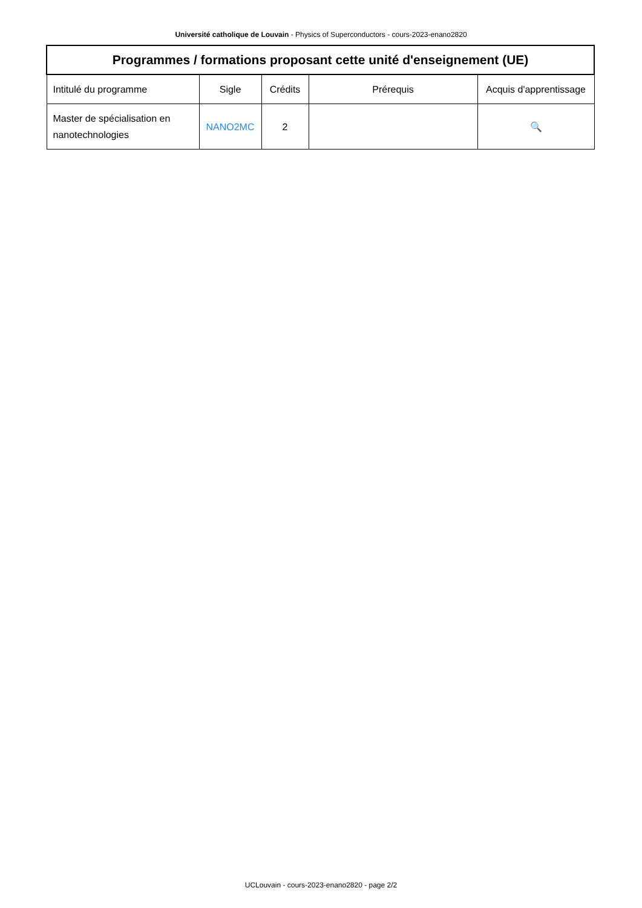Université catholique de Louvain - Physics of Superconductors - cours-2023-enano2820
| Programmes / formations proposant cette unité d'enseignement (UE) | | | | |
| --- | --- | --- | --- | --- |
| Intitulé du programme | Sigle | Crédits | Prérequis | Acquis d'apprentissage |
| Master de spécialisation en nanotechnologies | NANO2MC | 2 | | 🔍 |
UCLouvain - cours-2023-enano2820 - page 2/2